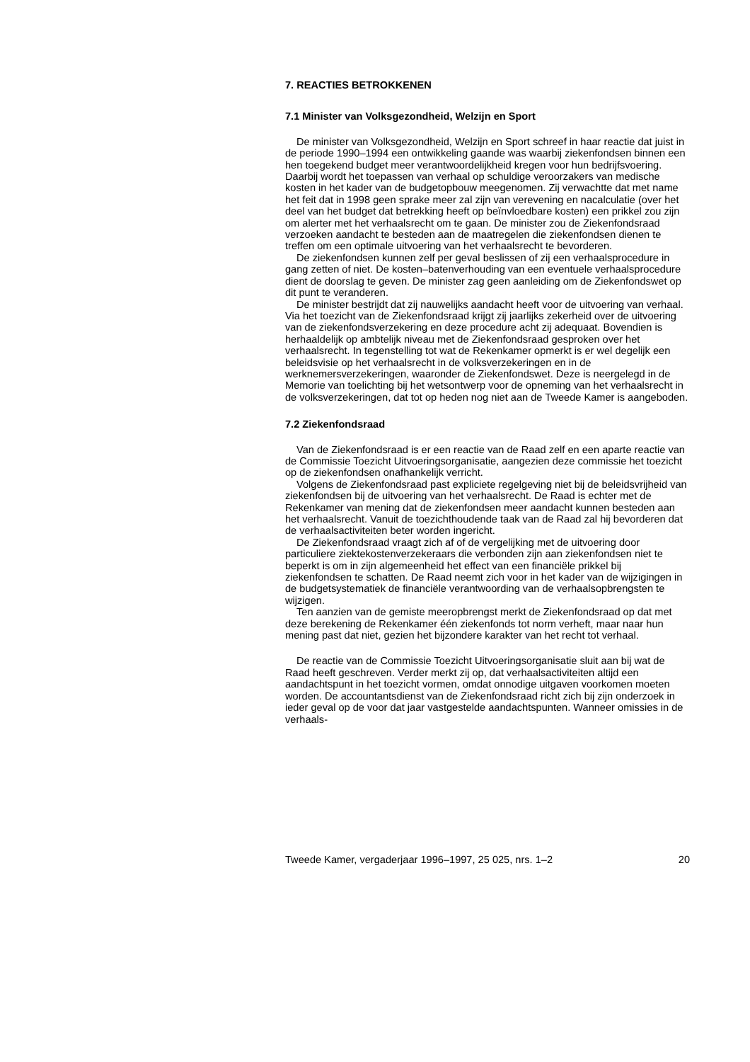7. REACTIES BETROKKENEN
7.1 Minister van Volksgezondheid, Welzijn en Sport
De minister van Volksgezondheid, Welzijn en Sport schreef in haar reactie dat juist in de periode 1990–1994 een ontwikkeling gaande was waarbij ziekenfondsen binnen een hen toegekend budget meer verantwoordelijkheid kregen voor hun bedrijfsvoering. Daarbij wordt het toepassen van verhaal op schuldige veroorzakers van medische kosten in het kader van de budgetopbouw meegenomen. Zij verwachtte dat met name het feit dat in 1998 geen sprake meer zal zijn van verevening en nacalculatie (over het deel van het budget dat betrekking heeft op beïnvloedbare kosten) een prikkel zou zijn om alerter met het verhaalsrecht om te gaan. De minister zou de Ziekenfondsraad verzoeken aandacht te besteden aan de maatregelen die ziekenfondsen dienen te treffen om een optimale uitvoering van het verhaalsrecht te bevorderen.
De ziekenfondsen kunnen zelf per geval beslissen of zij een verhaalsprocedure in gang zetten of niet. De kosten–batenverhouding van een eventuele verhaalsprocedure dient de doorslag te geven. De minister zag geen aanleiding om de Ziekenfondswet op dit punt te veranderen.
De minister bestrijdt dat zij nauwelijks aandacht heeft voor de uitvoering van verhaal. Via het toezicht van de Ziekenfondsraad krijgt zij jaarlijks zekerheid over de uitvoering van de ziekenfondsverzekering en deze procedure acht zij adequaat. Bovendien is herhaaldelijk op ambtelijk niveau met de Ziekenfondsraad gesproken over het verhaalsrecht. In tegenstelling tot wat de Rekenkamer opmerkt is er wel degelijk een beleidsvisie op het verhaalsrecht in de volksverzekeringen en in de werknemersverzekeringen, waaronder de Ziekenfondswet. Deze is neergelegd in de Memorie van toelichting bij het wetsontwerp voor de opneming van het verhaalsrecht in de volksverzekeringen, dat tot op heden nog niet aan de Tweede Kamer is aangeboden.
7.2 Ziekenfondsraad
Van de Ziekenfondsraad is er een reactie van de Raad zelf en een aparte reactie van de Commissie Toezicht Uitvoeringsorganisatie, aangezien deze commissie het toezicht op de ziekenfondsen onafhankelijk verricht.
Volgens de Ziekenfondsraad past expliciete regelgeving niet bij de beleidsvrijheid van ziekenfondsen bij de uitvoering van het verhaalsrecht. De Raad is echter met de Rekenkamer van mening dat de ziekenfondsen meer aandacht kunnen besteden aan het verhaalsrecht. Vanuit de toezichthoudende taak van de Raad zal hij bevorderen dat de verhaalsactiviteiten beter worden ingericht.
De Ziekenfondsraad vraagt zich af of de vergelijking met de uitvoering door particuliere ziektekostenverzekeraars die verbonden zijn aan ziekenfondsen niet te beperkt is om in zijn algemeenheid het effect van een financiële prikkel bij ziekenfondsen te schatten. De Raad neemt zich voor in het kader van de wijzigingen in de budgetsystematiek de financiële verantwoording van de verhaalsopbrengsten te wijzigen.
Ten aanzien van de gemiste meeropbrengst merkt de Ziekenfondsraad op dat met deze berekening de Rekenkamer één ziekenfonds tot norm verheft, maar naar hun mening past dat niet, gezien het bijzondere karakter van het recht tot verhaal.
De reactie van de Commissie Toezicht Uitvoeringsorganisatie sluit aan bij wat de Raad heeft geschreven. Verder merkt zij op, dat verhaalsactiviteiten altijd een aandachtspunt in het toezicht vormen, omdat onnodige uitgaven voorkomen moeten worden. De accountantsdienst van de Ziekenfondsraad richt zich bij zijn onderzoek in ieder geval op de voor dat jaar vastgestelde aandachtspunten. Wanneer omissies in de verhaals-
Tweede Kamer, vergaderjaar 1996–1997, 25 025, nrs. 1–2 20